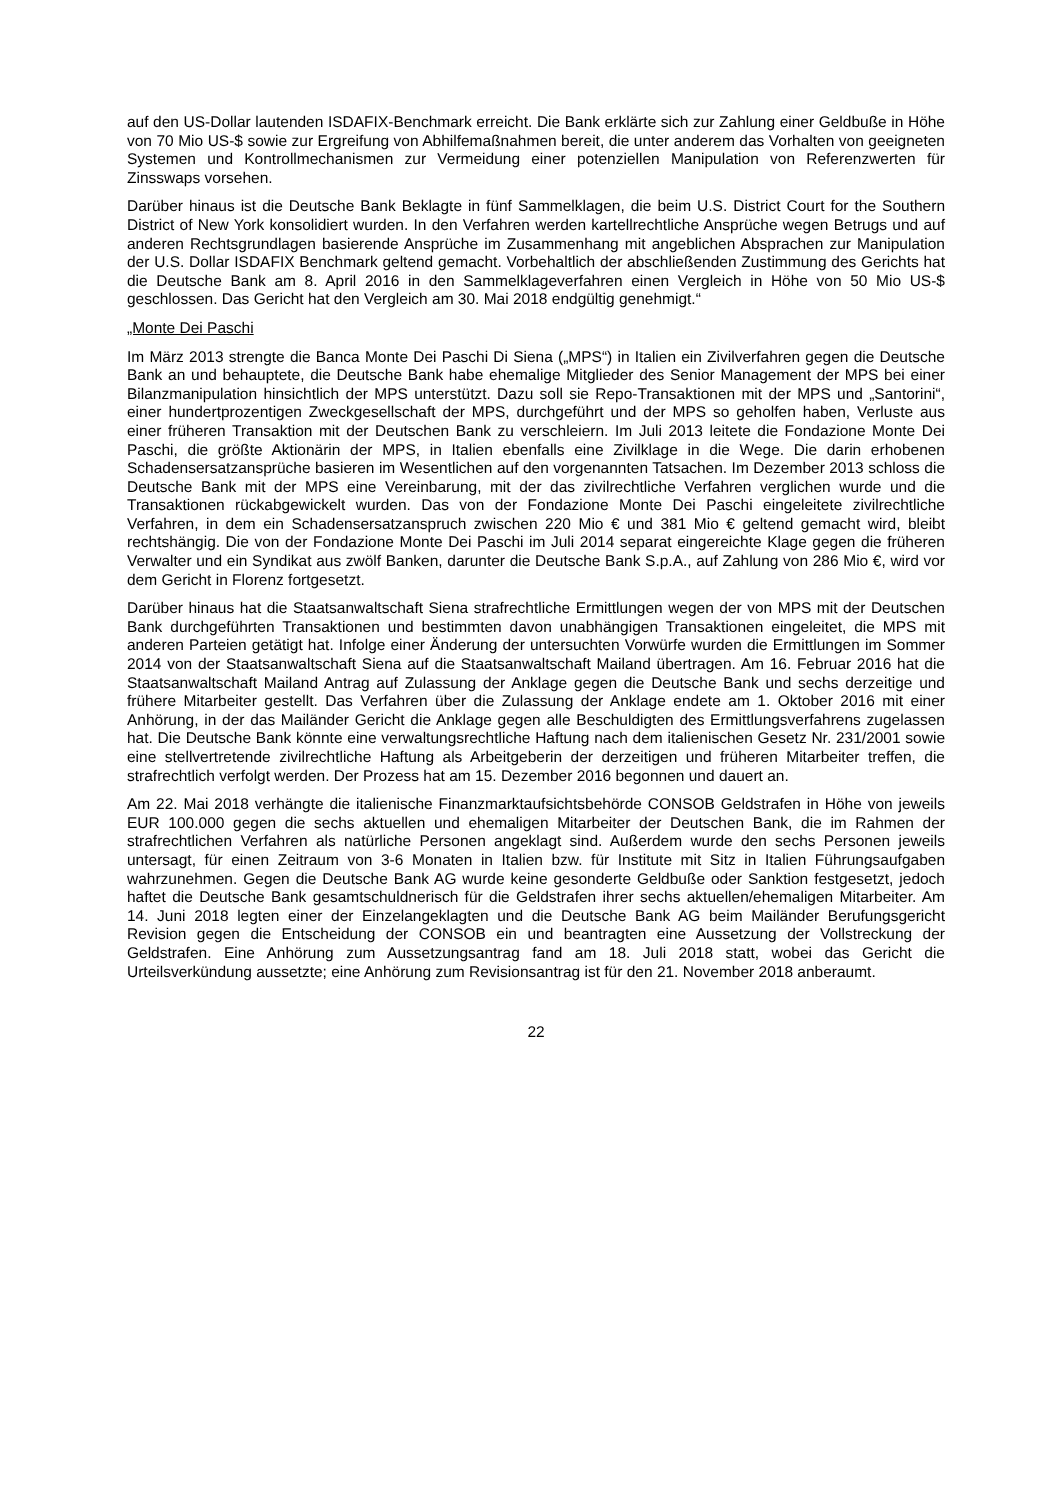auf den US-Dollar lautenden ISDAFIX-Benchmark erreicht. Die Bank erklärte sich zur Zahlung einer Geldbuße in Höhe von 70 Mio US-$ sowie zur Ergreifung von Abhilfemaßnahmen bereit, die unter anderem das Vorhalten von geeigneten Systemen und Kontrollmechanismen zur Vermeidung einer potenziellen Manipulation von Referenzwerten für Zinsswaps vorsehen.
Darüber hinaus ist die Deutsche Bank Beklagte in fünf Sammelklagen, die beim U.S. District Court for the Southern District of New York konsolidiert wurden. In den Verfahren werden kartellrechtliche Ansprüche wegen Betrugs und auf anderen Rechtsgrundlagen basierende Ansprüche im Zusammenhang mit angeblichen Absprachen zur Manipulation der U.S. Dollar ISDAFIX Benchmark geltend gemacht. Vorbehaltlich der abschließenden Zustimmung des Gerichts hat die Deutsche Bank am 8. April 2016 in den Sammelklageverfahren einen Vergleich in Höhe von 50 Mio US-$ geschlossen. Das Gericht hat den Vergleich am 30. Mai 2018 endgültig genehmigt.“
„Monte Dei Paschi
Im März 2013 strengte die Banca Monte Dei Paschi Di Siena („MPS“) in Italien ein Zivilverfahren gegen die Deutsche Bank an und behauptete, die Deutsche Bank habe ehemalige Mitglieder des Senior Management der MPS bei einer Bilanzmanipulation hinsichtlich der MPS unterstützt. Dazu soll sie Repo-Transaktionen mit der MPS und „Santorini“, einer hundertprozentigen Zweckgesellschaft der MPS, durchgeführt und der MPS so geholfen haben, Verluste aus einer früheren Transaktion mit der Deutschen Bank zu verschleiern. Im Juli 2013 leitete die Fondazione Monte Dei Paschi, die größte Aktionärin der MPS, in Italien ebenfalls eine Zivilklage in die Wege. Die darin erhobenen Schadensersatzansprüche basieren im Wesentlichen auf den vorgenannten Tatsachen. Im Dezember 2013 schloss die Deutsche Bank mit der MPS eine Vereinbarung, mit der das zivilrechtliche Verfahren verglichen wurde und die Transaktionen rückabgewickelt wurden. Das von der Fondazione Monte Dei Paschi eingeleitete zivilrechtliche Verfahren, in dem ein Schadensersatzanspruch zwischen 220 Mio € und 381 Mio € geltend gemacht wird, bleibt rechtshängig. Die von der Fondazione Monte Dei Paschi im Juli 2014 separat eingereichte Klage gegen die früheren Verwalter und ein Syndikat aus zwölf Banken, darunter die Deutsche Bank S.p.A., auf Zahlung von 286 Mio €, wird vor dem Gericht in Florenz fortgesetzt.
Darüber hinaus hat die Staatsanwaltschaft Siena strafrechtliche Ermittlungen wegen der von MPS mit der Deutschen Bank durchgeführten Transaktionen und bestimmten davon unabhängigen Transaktionen eingeleitet, die MPS mit anderen Parteien getätigt hat. Infolge einer Änderung der untersuchten Vorwürfe wurden die Ermittlungen im Sommer 2014 von der Staatsanwaltschaft Siena auf die Staatsanwaltschaft Mailand übertragen. Am 16. Februar 2016 hat die Staatsanwaltschaft Mailand Antrag auf Zulassung der Anklage gegen die Deutsche Bank und sechs derzeitige und frühere Mitarbeiter gestellt. Das Verfahren über die Zulassung der Anklage endete am 1. Oktober 2016 mit einer Anhörung, in der das Mailänder Gericht die Anklage gegen alle Beschuldigten des Ermittlungsverfahrens zugelassen hat. Die Deutsche Bank könnte eine verwaltungsrechtliche Haftung nach dem italienischen Gesetz Nr. 231/2001 sowie eine stellvertretende zivilrechtliche Haftung als Arbeitgeberin der derzeitigen und früheren Mitarbeiter treffen, die strafrechtlich verfolgt werden. Der Prozess hat am 15. Dezember 2016 begonnen und dauert an.
Am 22. Mai 2018 verhängte die italienische Finanzmarktaufsichtsbehörde CONSOB Geldstrafen in Höhe von jeweils EUR 100.000 gegen die sechs aktuellen und ehemaligen Mitarbeiter der Deutschen Bank, die im Rahmen der strafrechtlichen Verfahren als natürliche Personen angeklagt sind. Außerdem wurde den sechs Personen jeweils untersagt, für einen Zeitraum von 3-6 Monaten in Italien bzw. für Institute mit Sitz in Italien Führungsaufgaben wahrzunehmen. Gegen die Deutsche Bank AG wurde keine gesonderte Geldbuße oder Sanktion festgesetzt, jedoch haftet die Deutsche Bank gesamtschuldnerisch für die Geldstrafen ihrer sechs aktuellen/ehemaligen Mitarbeiter. Am 14. Juni 2018 legten einer der Einzelangeklagten und die Deutsche Bank AG beim Mailänder Berufungsgericht Revision gegen die Entscheidung der CONSOB ein und beantragten eine Aussetzung der Vollstreckung der Geldstrafen. Eine Anhörung zum Aussetzungsantrag fand am 18. Juli 2018 statt, wobei das Gericht die Urteilsverkündung aussetzte; eine Anhörung zum Revisionsantrag ist für den 21. November 2018 anberaumt.
22